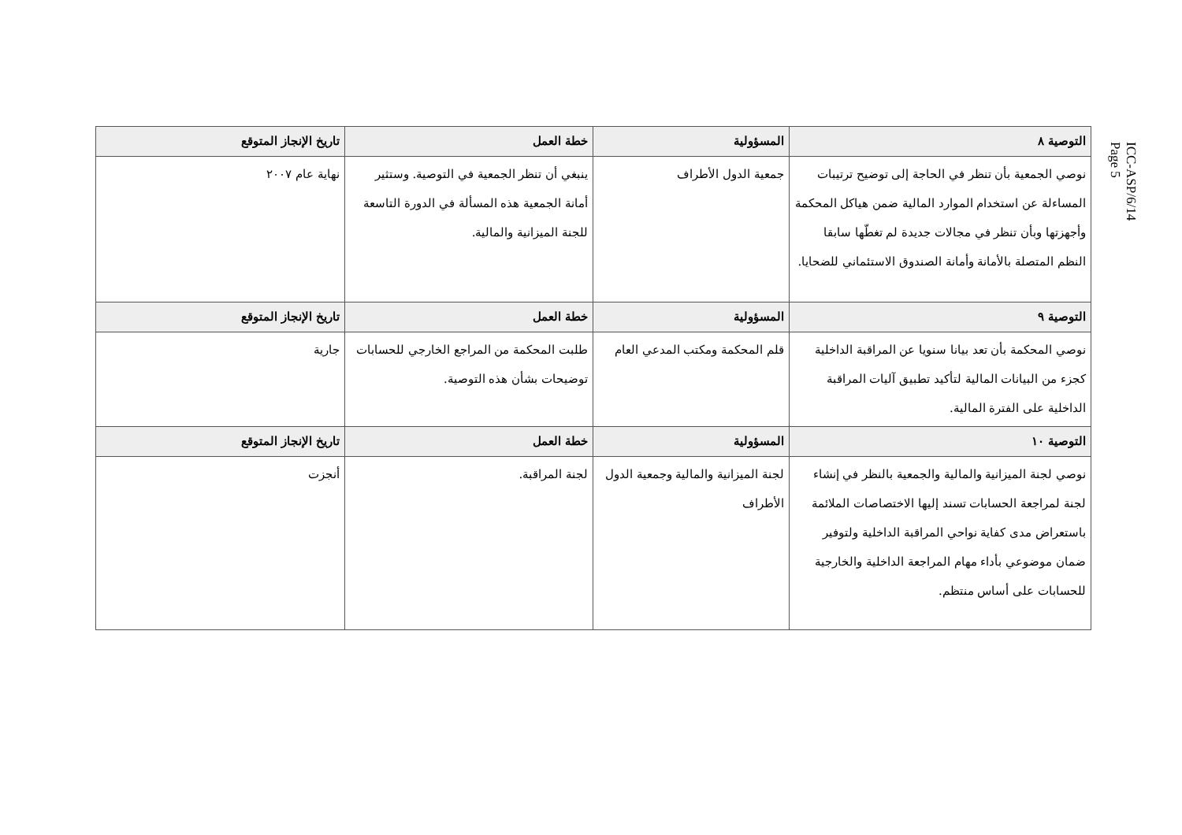ICC-ASP/6/14
Page 5
| التوصية ٨ | المسؤولية | خطة العمل | تاريخ الإنجاز المتوقع |
| --- | --- | --- | --- |
| نوصي الجمعية بأن تنظر في الحاجة إلى توضيح ترتيبات المساءلة عن استخدام الموارد المالية ضمن هياكل المحكمة وأجهزتها وبأن تنظر في مجالات جديدة لم تغطّها سابقا النظم المتصلة بالأمانة وأمانة الصندوق الاستئماني للضحايا. | جمعية الدول الأطراف | ينبغي أن تنظر الجمعية في التوصية. وستثير أمانة الجمعية هذه المسألة في الدورة التاسعة للجنة الميزانية والمالية. | نهاية عام ٢٠٠٧ |
| التوصية ٩ | المسؤولية | خطة العمل | تاريخ الإنجاز المتوقع |
| نوصي المحكمة بأن تعد بيانا سنويا عن المراقبة الداخلية كجزء من البيانات المالية لتأكيد تطبيق آليات المراقبة الداخلية على الفترة المالية. | قلم المحكمة ومكتب المدعي العام | طلبت المحكمة من المراجع الخارجي للحسابات توضيحات بشأن هذه التوصية. | جارية |
| التوصية ١٠ | المسؤولية | خطة العمل | تاريخ الإنجاز المتوقع |
| نوصي لجنة الميزانية والمالية والجمعية بالنظر في إنشاء لجنة لمراجعة الحسابات تسند إليها الاختصاصات الملائمة باستعراض مدى كفاية نواحي المراقبة الداخلية ولتوفير ضمان موضوعي بأداء مهام المراجعة الداخلية والخارجية للحسابات على أساس منتظم. | لجنة الميزانية والمالية وجمعية الدول الأطراف | لجنة المراقبة. | أنجزت |